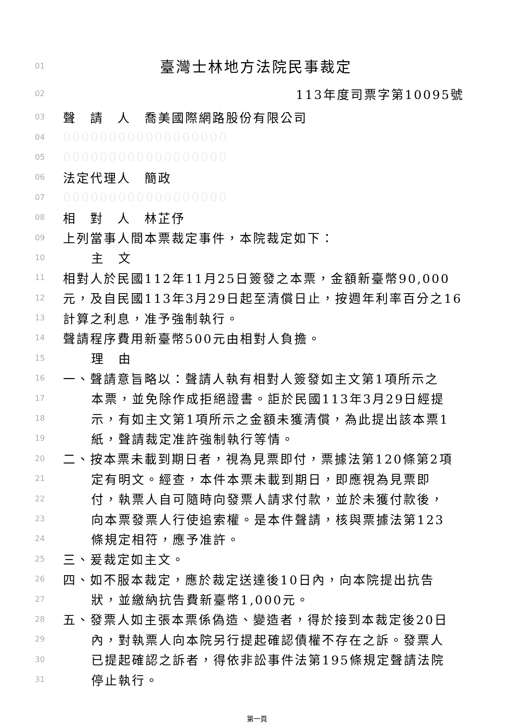01 臺灣士林地方法院民事裁定
02 113年度司票字第10095號
03 聲　請　人　喬美國際網路股份有限公司
04 000000000000000000
05 000000000000000000
06 法定代理人　簡政
07 000000000000000000
08 相　對　人　林芷伃
09 上列當事人間本票裁定事件，本院裁定如下：
10 主　文
11 相對人於民國112年11月25日簽發之本票，金額新臺幣90,000
12 元，及自民國113年3月29日起至清償日止，按週年利率百分之16
13 計算之利息，准予強制執行。
14 聲請程序費用新臺幣500元由相對人負擔。
15 理　由
16 一、聲請意旨略以：聲請人執有相對人簽發如主文第1項所示之
17 本票，並免除作成拒絕證書。詎於民國113年3月29日經提
18 示，有如主文第1項所示之金額未獲清償，為此提出該本票1
19 紙，聲請裁定准許強制執行等情。
20 二、按本票未載到期日者，視為見票即付，票據法第120條第2項
21 定有明文。經查，本件本票未載到期日，即應視為見票即
22 付，執票人自可隨時向發票人請求付款，並於未獲付款後，
23 向本票發票人行使追索權。是本件聲請，核與票據法第123
24 條規定相符，應予准許。
25 三、爰裁定如主文。
26 四、如不服本裁定，應於裁定送達後10日內，向本院提出抗告
27 狀，並繳納抗告費新臺幣1,000元。
28 五、發票人如主張本票係偽造、變造者，得於接到本裁定後20日
29 內，對執票人向本院另行提起確認債權不存在之訴。發票人
30 已提起確認之訴者，得依非訟事件法第195條規定聲請法院
31 停止執行。
第一頁